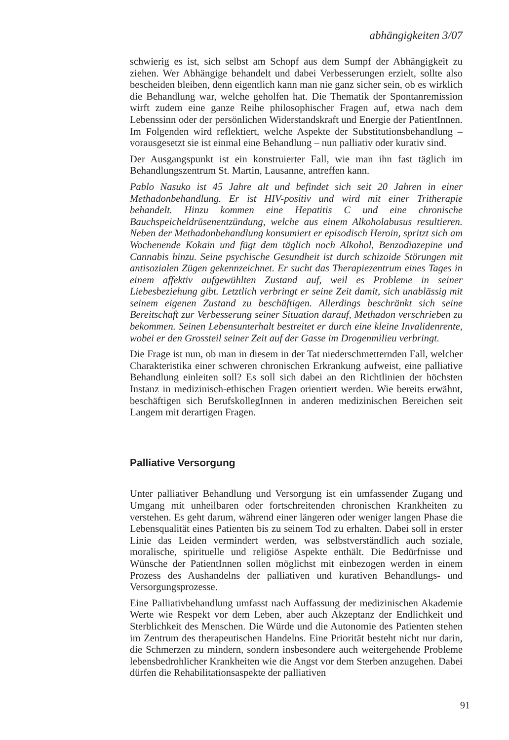abhängigkeiten 3/07
schwierig es ist, sich selbst am Schopf aus dem Sumpf der Abhängigkeit zu ziehen. Wer Abhängige behandelt und dabei Verbesserungen erzielt, sollte also bescheiden bleiben, denn eigentlich kann man nie ganz sicher sein, ob es wirklich die Behandlung war, welche geholfen hat. Die Thematik der Spontanremission wirft zudem eine ganze Reihe philosophischer Fragen auf, etwa nach dem Lebenssinn oder der persönlichen Widerstandskraft und Energie der PatientInnen. Im Folgenden wird reflektiert, welche Aspekte der Substitutionsbehandlung – vorausgesetzt sie ist einmal eine Behandlung – nun palliativ oder kurativ sind.
Der Ausgangspunkt ist ein konstruierter Fall, wie man ihn fast täglich im Behandlungszentrum St. Martin, Lausanne, antreffen kann.
Pablo Nasuko ist 45 Jahre alt und befindet sich seit 20 Jahren in einer Methadonbehandlung. Er ist HIV-positiv und wird mit einer Tritherapie behandelt. Hinzu kommen eine Hepatitis C und eine chronische Bauchspeicheldrüsenentzündung, welche aus einem Alkoholabusus resultieren. Neben der Methadonbehandlung konsumiert er episodisch Heroin, spritzt sich am Wochenende Kokain und fügt dem täglich noch Alkohol, Benzodiazepine und Cannabis hinzu. Seine psychische Gesundheit ist durch schizoide Störungen mit antisozialen Zügen gekennzeichnet. Er sucht das Therapiezentrum eines Tages in einem affektiv aufgewühlten Zustand auf, weil es Probleme in seiner Liebesbeziehung gibt. Letztlich verbringt er seine Zeit damit, sich unablässig mit seinem eigenen Zustand zu beschäftigen. Allerdings beschränkt sich seine Bereitschaft zur Verbesserung seiner Situation darauf, Methadon verschrieben zu bekommen. Seinen Lebensunterhalt bestreitet er durch eine kleine Invalidenrente, wobei er den Grossteil seiner Zeit auf der Gasse im Drogenmilieu verbringt.
Die Frage ist nun, ob man in diesem in der Tat niederschmetternden Fall, welcher Charakteristika einer schweren chronischen Erkrankung aufweist, eine palliative Behandlung einleiten soll? Es soll sich dabei an den Richtlinien der höchsten Instanz in medizinisch-ethischen Fragen orientiert werden. Wie bereits erwähnt, beschäftigen sich BerufskollegInnen in anderen medizinischen Bereichen seit Langem mit derartigen Fragen.
Palliative Versorgung
Unter palliativer Behandlung und Versorgung ist ein umfassender Zugang und Umgang mit unheilbaren oder fortschreitenden chronischen Krankheiten zu verstehen. Es geht darum, während einer längeren oder weniger langen Phase die Lebensqualität eines Patienten bis zu seinem Tod zu erhalten. Dabei soll in erster Linie das Leiden vermindert werden, was selbstverständlich auch soziale, moralische, spirituelle und religiöse Aspekte enthält. Die Bedürfnisse und Wünsche der PatientInnen sollen möglichst mit einbezogen werden in einem Prozess des Aushandelns der palliativen und kurativen Behandlungs- und Versorgungsprozesse.
Eine Palliativbehandlung umfasst nach Auffassung der medizinischen Akademie Werte wie Respekt vor dem Leben, aber auch Akzeptanz der Endlichkeit und Sterblichkeit des Menschen. Die Würde und die Autonomie des Patienten stehen im Zentrum des therapeutischen Handelns. Eine Priorität besteht nicht nur darin, die Schmerzen zu mindern, sondern insbesondere auch weitergehende Probleme lebensbedrohlicher Krankheiten wie die Angst vor dem Sterben anzugehen. Dabei dürfen die Rehabilitationsaspekte der palliativen
91